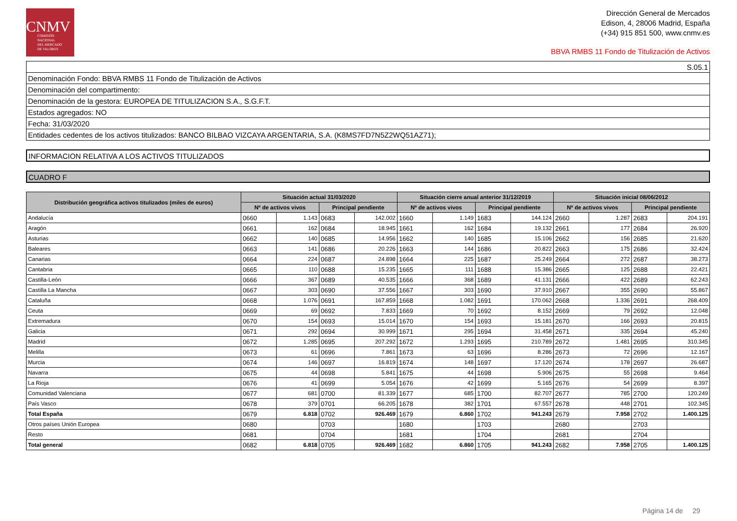CNMV
COMISIÓN
NACIONAL
DEL MERCADO
DE VALORES
Dirección General de Mercados
Edison, 4, 28006 Madrid, España
(+34) 915 851 500, www.cnmv.es
BBVA RMBS 11 Fondo de Titulización de Activos
S.05.1
Denominación Fondo: BBVA RMBS 11 Fondo de Titulización de Activos
Denominación del compartimento:
Denominación de la gestora: EUROPEA DE TITULIZACION S.A., S.G.F.T.
Estados agregados: NO
Fecha: 31/03/2020
Entidades cedentes de los activos titulizados: BANCO BILBAO VIZCAYA ARGENTARIA, S.A. (K8MS7FD7N5Z2WQ51AZ71);
INFORMACION RELATIVA A LOS ACTIVOS TITULIZADOS
CUADRO F
| Distribución geográfica activos titulizados (miles de euros) | Situación actual 31/03/2020 | | | | Situación cierre anual anterior 31/12/2019 | | | | Situación inicial 08/06/2012 | | | |
| --- | --- | --- | --- | --- | --- | --- | --- | --- | --- | --- | --- | --- |
| | Nº de activos vivos | | Principal pendiente | | Nº de activos vivos | | Principal pendiente | | Nº de activos vivos | | Principal pendiente | |
| Andalucía | 0660 | 1.143 | 0683 | 142.002 | 1660 | 1.149 | 1683 | 144.124 | 2660 | 1.287 | 2683 | 204.191 |
| Aragón | 0661 | 162 | 0684 | 18.945 | 1661 | 162 | 1684 | 19.132 | 2661 | 177 | 2684 | 26.920 |
| Asturias | 0662 | 140 | 0685 | 14.956 | 1662 | 140 | 1685 | 15.106 | 2662 | 156 | 2685 | 21.620 |
| Baleares | 0663 | 141 | 0686 | 20.226 | 1663 | 144 | 1686 | 20.822 | 2663 | 175 | 2686 | 32.424 |
| Canarias | 0664 | 224 | 0687 | 24.898 | 1664 | 225 | 1687 | 25.249 | 2664 | 272 | 2687 | 38.273 |
| Cantabria | 0665 | 110 | 0688 | 15.235 | 1665 | 111 | 1688 | 15.386 | 2665 | 125 | 2688 | 22.421 |
| Castilla-León | 0666 | 367 | 0689 | 40.535 | 1666 | 368 | 1689 | 41.131 | 2666 | 422 | 2689 | 62.243 |
| Castilla La Mancha | 0667 | 303 | 0690 | 37.556 | 1667 | 303 | 1690 | 37.910 | 2667 | 355 | 2690 | 55.867 |
| Cataluña | 0668 | 1.076 | 0691 | 167.859 | 1668 | 1.082 | 1691 | 170.062 | 2668 | 1.336 | 2691 | 268.409 |
| Ceuta | 0669 | 69 | 0692 | 7.833 | 1669 | 70 | 1692 | 8.152 | 2669 | 79 | 2692 | 12.048 |
| Extremadura | 0670 | 154 | 0693 | 15.014 | 1670 | 154 | 1693 | 15.181 | 2670 | 166 | 2693 | 20.815 |
| Galicia | 0671 | 292 | 0694 | 30.999 | 1671 | 295 | 1694 | 31.458 | 2671 | 335 | 2694 | 45.240 |
| Madrid | 0672 | 1.285 | 0695 | 207.292 | 1672 | 1.293 | 1695 | 210.789 | 2672 | 1.481 | 2695 | 310.345 |
| Melilla | 0673 | 61 | 0696 | 7.861 | 1673 | 63 | 1696 | 8.286 | 2673 | 72 | 2696 | 12.167 |
| Murcia | 0674 | 146 | 0697 | 16.819 | 1674 | 148 | 1697 | 17.120 | 2674 | 178 | 2697 | 26.687 |
| Navarra | 0675 | 44 | 0698 | 5.841 | 1675 | 44 | 1698 | 5.906 | 2675 | 55 | 2698 | 9.464 |
| La Rioja | 0676 | 41 | 0699 | 5.054 | 1676 | 42 | 1699 | 5.165 | 2676 | 54 | 2699 | 8.397 |
| Comunidad Valenciana | 0677 | 681 | 0700 | 81.339 | 1677 | 685 | 1700 | 82.707 | 2677 | 785 | 2700 | 120.249 |
| País Vasco | 0678 | 379 | 0701 | 66.205 | 1678 | 382 | 1701 | 67.557 | 2678 | 448 | 2701 | 102.345 |
| Total España | 0679 | 6.818 | 0702 | 926.469 | 1679 | 6.860 | 1702 | 941.243 | 2679 | 7.958 | 2702 | 1.400.125 |
| Otros países Unión Europea | 0680 | | 0703 | | 1680 | | 1703 | | 2680 | | 2703 | |
| Resto | 0681 | | 0704 | | 1681 | | 1704 | | 2681 | | 2704 | |
| Total general | 0682 | 6.818 | 0705 | 926.469 | 1682 | 6.860 | 1705 | 941.243 | 2682 | 7.958 | 2705 | 1.400.125 |
Página 14 de 29